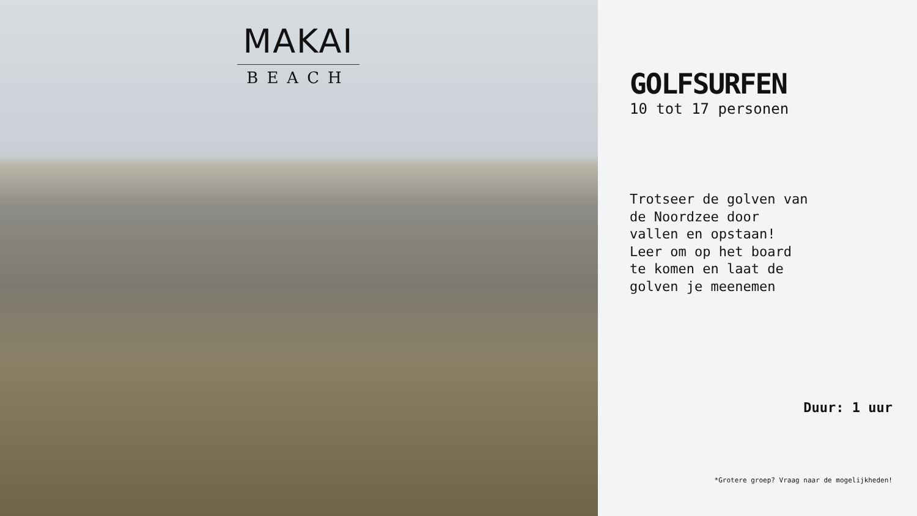MAKAI
BEACH
GOLFSURFEN
10 tot 17 personen
Trotseer de golven van de Noordzee door vallen en opstaan! Leer om op het board te komen en laat de golven je meenemen
Duur: 1 uur
*Grotere groep? Vraag naar de mogelijkheden!